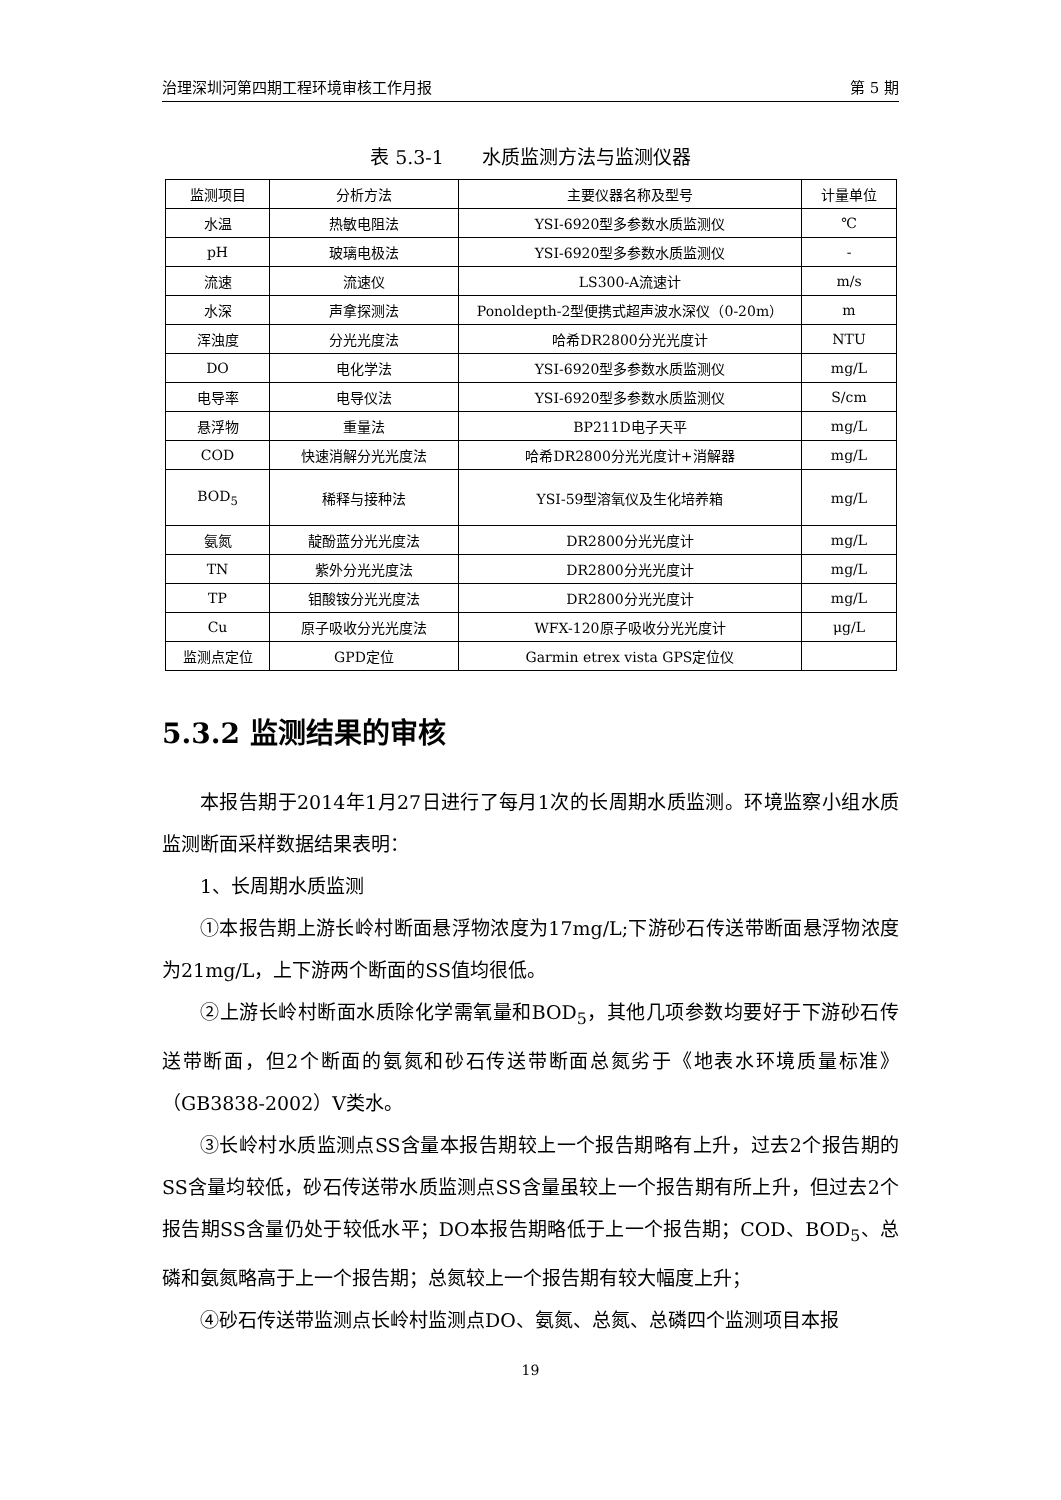治理深圳河第四期工程环境审核工作月报 第 5 期
表 5.3-1　　水质监测方法与监测仪器
| 监测项目 | 分析方法 | 主要仪器名称及型号 | 计量单位 |
| 水温 | 热敏电阻法 | YSI-6920型多参数水质监测仪 | ℃ |
| pH | 玻璃电极法 | YSI-6920型多参数水质监测仪 | - |
| 流速 | 流速仪 | LS300-A流速计 | m/s |
| 水深 | 声拿探测法 | Ponoldepth-2型便携式超声波水深仪（0-20m） | m |
| 浑浊度 | 分光光度法 | 哈希DR2800分光光度计 | NTU |
| DO | 电化学法 | YSI-6920型多参数水质监测仪 | mg/L |
| 电导率 | 电导仪法 | YSI-6920型多参数水质监测仪 | S/cm |
| 悬浮物 | 重量法 | BP211D电子天平 | mg/L |
| COD | 快速消解分光光度法 | 哈希DR2800分光光度计+消解器 | mg/L |
| BOD<sub>5</sub> | 稀释与接种法 | YSI-59型溶氧仪及生化培养箱 | mg/L |
| 氨氮 | 靛酚蓝分光光度法 | DR2800分光光度计 | mg/L |
| TN | 紫外分光光度法 | DR2800分光光度计 | mg/L |
| TP | 钼酸铵分光光度法 | DR2800分光光度计 | mg/L |
| Cu | 原子吸收分光光度法 | WFX-120原子吸收分光光度计 | μg/L |
| 监测点定位 | GPD定位 | Garmin etrex vista GPS定位仪 | |
5.3.2 监测结果的审核
本报告期于2014年1月27日进行了每月1次的长周期水质监测。环境监察小组水质监测断面采样数据结果表明：
1、长周期水质监测
①本报告期上游长岭村断面悬浮物浓度为17mg/L;下游砂石传送带断面悬浮物浓度为21mg/L，上下游两个断面的SS值均很低。
②上游长岭村断面水质除化学需氧量和BOD<sub>5</sub>，其他几项参数均要好于下游砂石传送带断面，但2个断面的氨氮和砂石传送带断面总氮劣于《地表水环境质量标准》（GB3838-2002）V类水。
③长岭村水质监测点SS含量本报告期较上一个报告期略有上升，过去2个报告期的SS含量均较低，砂石传送带水质监测点SS含量虽较上一个报告期有所上升，但过去2个报告期SS含量仍处于较低水平；DO本报告期略低于上一个报告期；COD、BOD<sub>5</sub>、总磷和氨氮略高于上一个报告期；总氮较上一个报告期有较大幅度上升；
④砂石传送带监测点长岭村监测点DO、氨氮、总氮、总磷四个监测项目本报
19